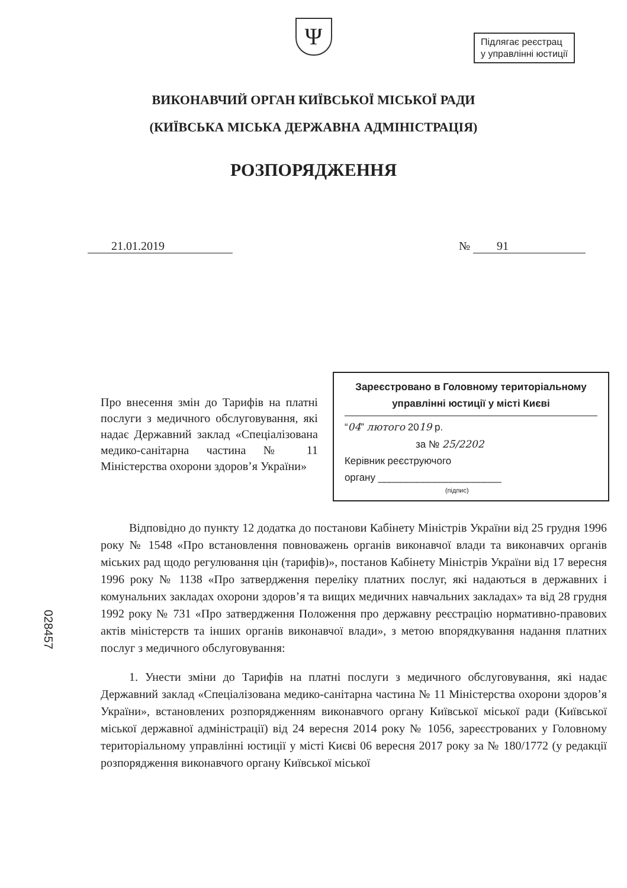Підлягає реєстрац
у управлінні юстиції
Ψ
ВИКОНАВЧИЙ ОРГАН КИЇВСЬКОЇ МІСЬКОЇ РАДИ
(КИЇВСЬКА МІСЬКА ДЕРЖАВНА АДМІНІСТРАЦІЯ)
РОЗПОРЯДЖЕННЯ
21.01.2019 № 91
Про внесення змін до Тарифів на платні послуги з медичного обслуговування, які надає Державний заклад «Спеціалізована медико-санітарна частина № 11 Міністерства охорони здоров’я України»
Зареєстровано в Головному територіальному управлінні юстиції у місті Києві
“04” лютого 2019 р.
за № 25/2202
Керівник реєструючого
органу ______________________
(підпис)
Відповідно до пункту 12 додатка до постанови Кабінету Міністрів України від 25 грудня 1996 року № 1548 «Про встановлення повноважень органів виконавчої влади та виконавчих органів міських рад щодо регулювання цін (тарифів)», постанов Кабінету Міністрів України від 17 вересня 1996 року № 1138 «Про затвердження переліку платних послуг, які надаються в державних і комунальних закладах охорони здоров’я та вищих медичних навчальних закладах» та від 28 грудня 1992 року № 731 «Про затвердження Положення про державну реєстрацію нормативно-правових актів міністерств та інших органів виконавчої влади», з метою впорядкування надання платних послуг з медичного обслуговування:
1. Унести зміни до Тарифів на платні послуги з медичного обслуговування, які надає Державний заклад «Спеціалізована медико-санітарна частина № 11 Міністерства охорони здоров’я України», встановлених розпорядженням виконавчого органу Київської міської ради (Київської міської державної адміністрації) від 24 вересня 2014 року № 1056, зареєстрованих у Головному територіальному управлінні юстиції у місті Києві 06 вересня 2017 року за № 180/1772 (у редакції розпорядження виконавчого органу Київської міської
028457